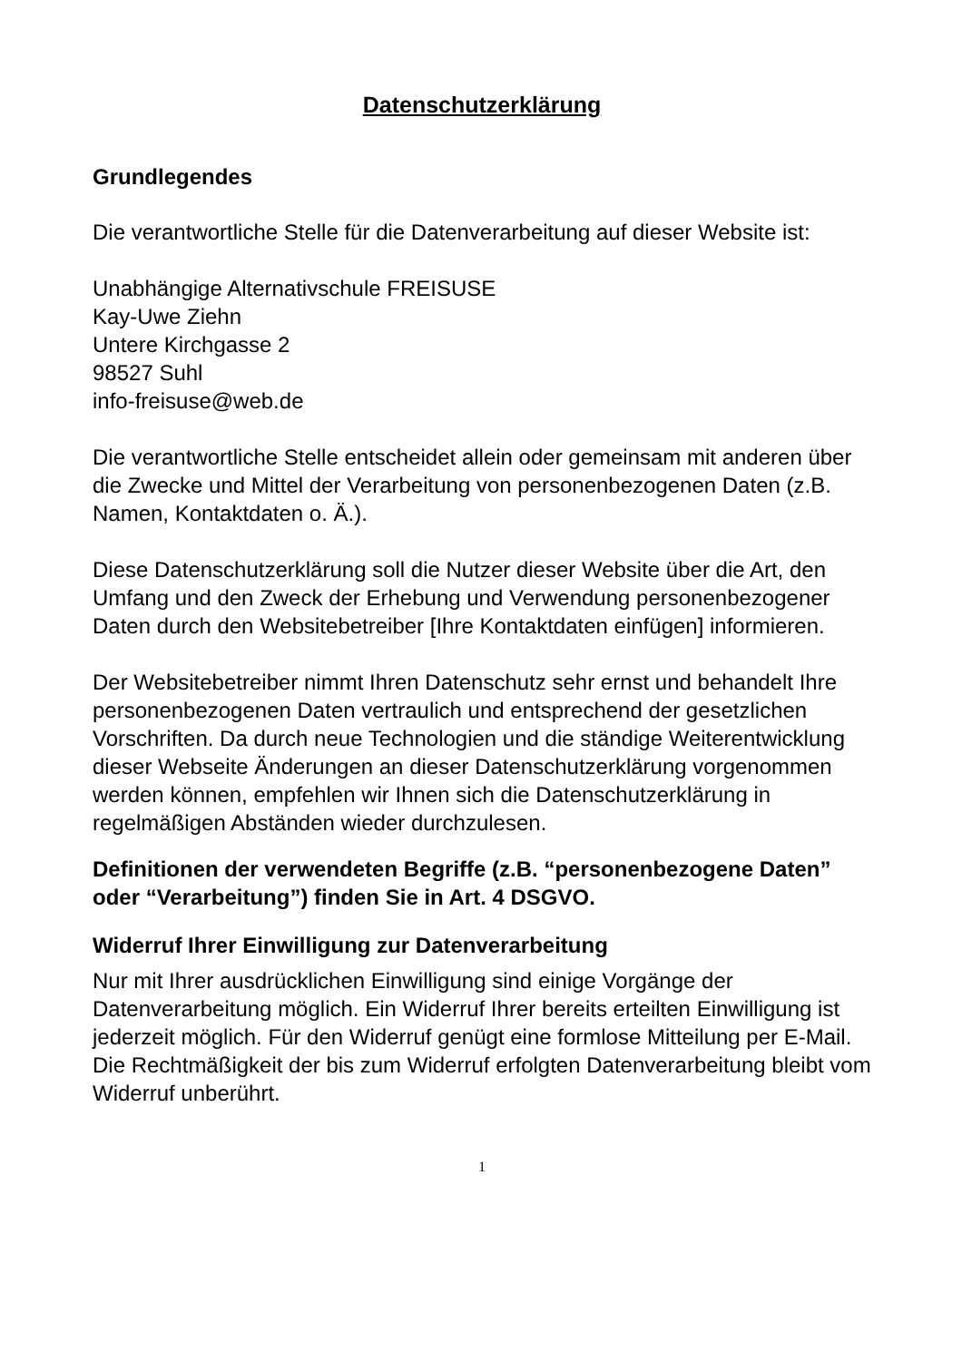Datenschutzerklärung
Grundlegendes
Die verantwortliche Stelle für die Datenverarbeitung auf dieser Website ist:
Unabhängige Alternativschule FREISUSE
Kay-Uwe Ziehn
Untere Kirchgasse 2
98527 Suhl
info-freisuse@web.de
Die verantwortliche Stelle entscheidet allein oder gemeinsam mit anderen über die Zwecke und Mittel der Verarbeitung von personenbezogenen Daten (z.B. Namen, Kontaktdaten o. Ä.).
Diese Datenschutzerklärung soll die Nutzer dieser Website über die Art, den Umfang und den Zweck der Erhebung und Verwendung personenbezogener Daten durch den Websitebetreiber [Ihre Kontaktdaten einfügen] informieren.
Der Websitebetreiber nimmt Ihren Datenschutz sehr ernst und behandelt Ihre personenbezogenen Daten vertraulich und entsprechend der gesetzlichen Vorschriften. Da durch neue Technologien und die ständige Weiterentwicklung dieser Webseite Änderungen an dieser Datenschutzerklärung vorgenommen werden können, empfehlen wir Ihnen sich die Datenschutzerklärung in regelmäßigen Abständen wieder durchzulesen.
Definitionen der verwendeten Begriffe (z.B. “personenbezogene Daten” oder “Verarbeitung”) finden Sie in Art. 4 DSGVO.
Widerruf Ihrer Einwilligung zur Datenverarbeitung
Nur mit Ihrer ausdrücklichen Einwilligung sind einige Vorgänge der Datenverarbeitung möglich. Ein Widerruf Ihrer bereits erteilten Einwilligung ist jederzeit möglich. Für den Widerruf genügt eine formlose Mitteilung per E-Mail. Die Rechtmäßigkeit der bis zum Widerruf erfolgten Datenverarbeitung bleibt vom Widerruf unberührt.
1